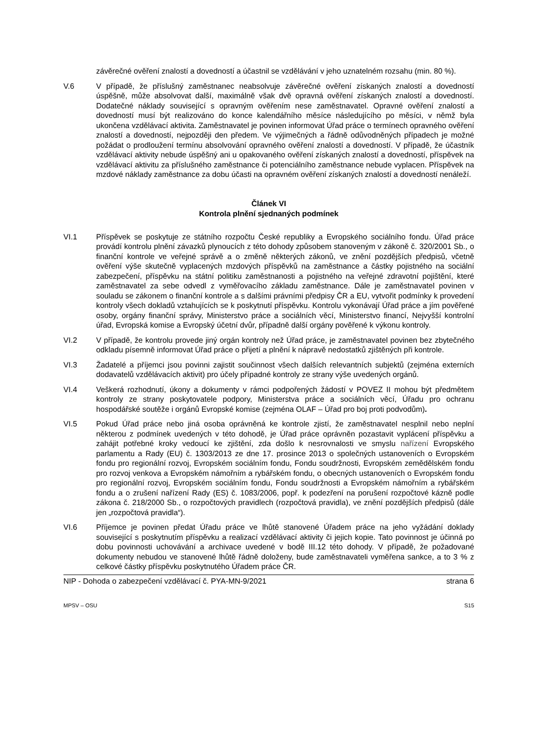závěrečné ověření znalostí a dovedností a účastnil se vzdělávání v jeho uznatelném rozsahu (min. 80 %).
V.6 V případě, že příslušný zaměstnanec neabsolvuje závěrečné ověření získaných znalostí a dovedností úspěšně, může absolvovat další, maximálně však dvě opravná ověření získaných znalostí a dovedností. Dodatečné náklady související s opravným ověřením nese zaměstnavatel. Opravné ověření znalostí a dovedností musí být realizováno do konce kalendářního měsíce následujícího po měsíci, v němž byla ukončena vzdělávací aktivita. Zaměstnavatel je povinen informovat Úřad práce o termínech opravného ověření znalostí a dovedností, nejpozději den předem. Ve výjimečných a řádně odůvodněných případech je možné požádat o prodloužení termínu absolvování opravného ověření znalostí a dovedností. V případě, že účastník vzdělávací aktivity nebude úspěšný ani u opakovaného ověření získaných znalostí a dovedností, příspěvek na vzdělávací aktivitu za příslušného zaměstnance či potenciálního zaměstnance nebude vyplacen. Příspěvek na mzdové náklady zaměstnance za dobu účasti na opravném ověření získaných znalostí a dovedností nenáleží.
Článek VI
Kontrola plnění sjednaných podmínek
VI.1 Příspěvek se poskytuje ze státního rozpočtu České republiky a Evropského sociálního fondu. Úřad práce provádí kontrolu plnění závazků plynoucích z této dohody způsobem stanoveným v zákoně č. 320/2001 Sb., o finanční kontrole ve veřejné správě a o změně některých zákonů, ve znění pozdějších předpisů, včetně ověření výše skutečně vyplacených mzdových příspěvků na zaměstnance a částky pojistného na sociální zabezpečení, příspěvku na státní politiku zaměstnanosti a pojistného na veřejné zdravotní pojištění, které zaměstnavatel za sebe odvedl z vyměřovacího základu zaměstnance. Dále je zaměstnavatel povinen v souladu se zákonem o finanční kontrole a s dalšími právními předpisy ČR a EU, vytvořit podmínky k provedení kontroly všech dokladů vztahujících se k poskytnutí příspěvku. Kontrolu vykonávají Úřad práce a jím pověřené osoby, orgány finanční správy, Ministerstvo práce a sociálních věcí, Ministerstvo financí, Nejvyšší kontrolní úřad, Evropská komise a Evropský účetní dvůr, případně další orgány pověřené k výkonu kontroly.
VI.2 V případě, že kontrolu provede jiný orgán kontroly než Úřad práce, je zaměstnavatel povinen bez zbytečného odkladu písemně informovat Úřad práce o přijetí a plnění k nápravě nedostatků zjištěných při kontrole.
VI.3 Žadatelé a příjemci jsou povinni zajistit součinnost všech dalších relevantních subjektů (zejména externích dodavatelů vzdělávacích aktivit) pro účely případné kontroly ze strany výše uvedených orgánů.
VI.4 Veškerá rozhodnutí, úkony a dokumenty v rámci podpořených žádostí v POVEZ II mohou být předmětem kontroly ze strany poskytovatele podpory, Ministerstva práce a sociálních věcí, Úřadu pro ochranu hospodářské soutěže i orgánů Evropské komise (zejména OLAF – Úřad pro boj proti podvodům).
VI.5 Pokud Úřad práce nebo jiná osoba oprávněná ke kontrole zjistí, že zaměstnavatel nesplnil nebo neplní některou z podmínek uvedených v této dohodě, je Úřad práce oprávněn pozastavit vyplácení příspěvku a zahájit potřebné kroky vedoucí ke zjištění, zda došlo k nesrovnalosti ve smyslu nařízení Evropského parlamentu a Rady (EU) č. 1303/2013 ze dne 17. prosince 2013 o společných ustanoveních o Evropském fondu pro regionální rozvoj, Evropském sociálním fondu, Fondu soudržnosti, Evropském zemědělském fondu pro rozvoj venkova a Evropském námořním a rybářském fondu, o obecných ustanoveních o Evropském fondu pro regionální rozvoj, Evropském sociálním fondu, Fondu soudržnosti a Evropském námořním a rybářském fondu a o zrušení nařízení Rady (ES) č. 1083/2006, popř. k podezření na porušení rozpočtové kázně podle zákona č. 218/2000 Sb., o rozpočtových pravidlech (rozpočtová pravidla), ve znění pozdějších předpisů (dále jen „rozpočtová pravidla“).
VI.6 Příjemce je povinen předat Úřadu práce ve lhůtě stanovené Úřadem práce na jeho vyžádání doklady související s poskytnutím příspěvku a realizací vzdělávací aktivity či jejich kopie. Tato povinnost je účinná po dobu povinnosti uchovávání a archivace uvedené v bodě III.12 této dohody. V případě, že požadované dokumenty nebudou ve stanovené lhůtě řádně doloženy, bude zaměstnavateli vyměřena sankce, a to 3 % z celkové částky příspěvku poskytnutého Úřadem práce ČR.
NIP - Dohoda o zabezpečení vzdělávací č. PYA-MN-9/2021 strana 6
MPSV – OSU S15